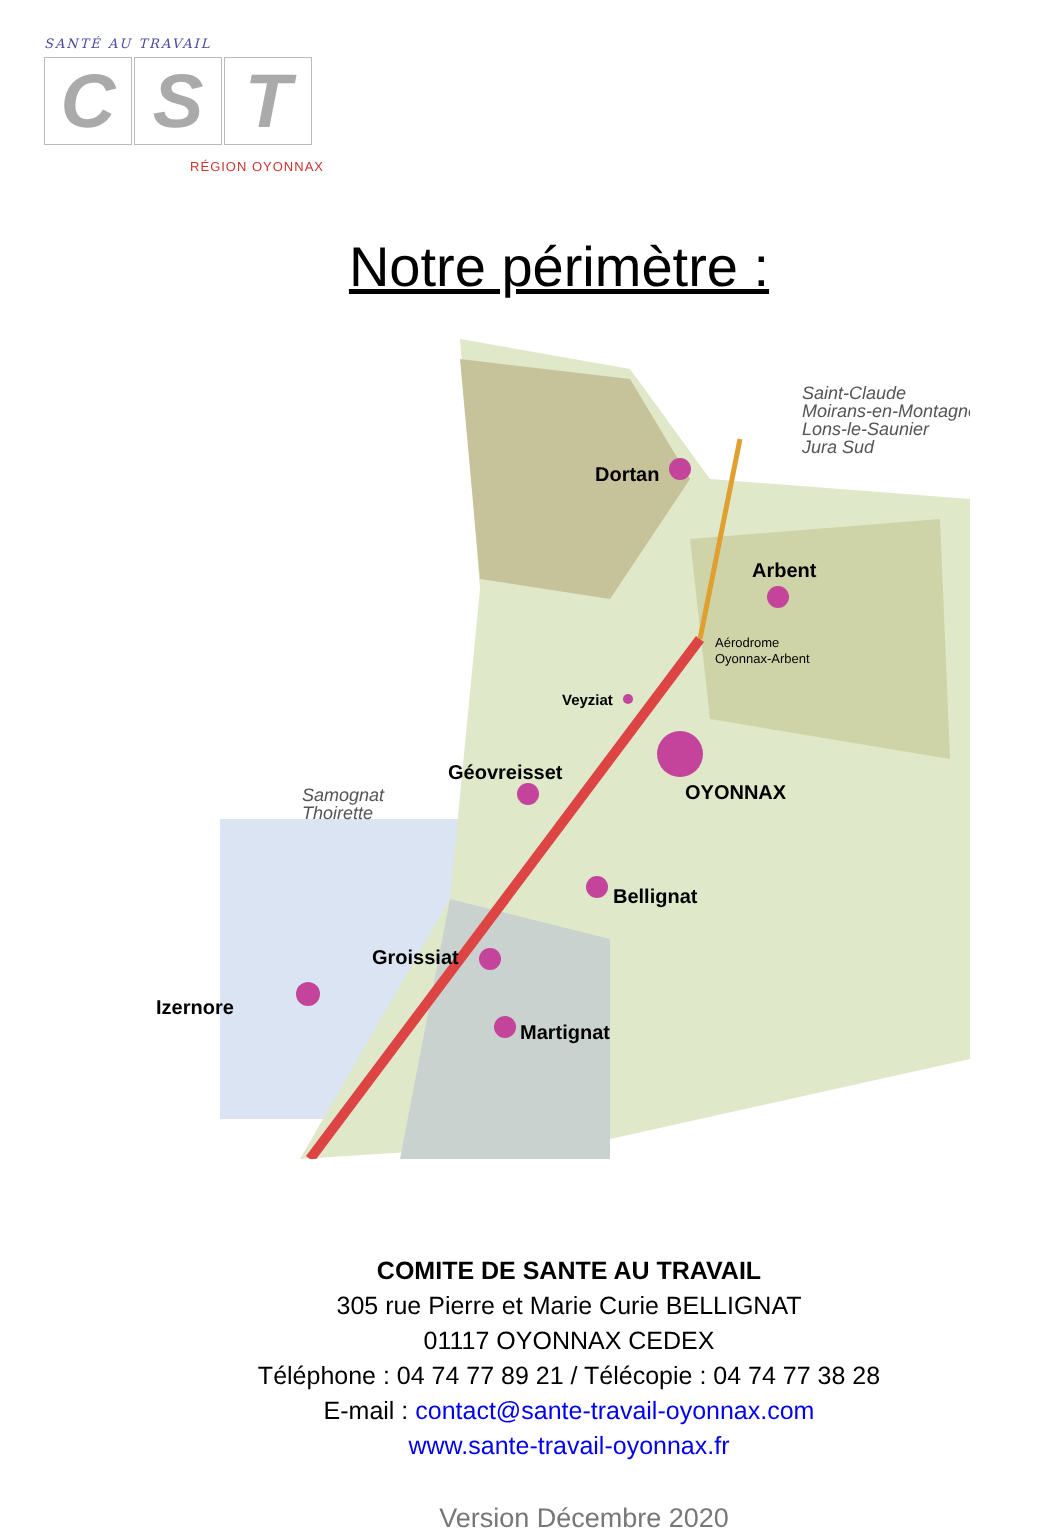SANTÉ AU TRAVAIL
C S T
RÉGION OYONNAX
Notre périmètre :
Dortan
Arbent
Veyziat
OYONNAX
Géovreisset
Bellignat
Groissiat
Izernore
Martignat
Aérodrome
Oyonnax-Arbent
Saint-Claude
Moirans-en-Montagne
Lons-le-Saunier
Jura Sud
Samognat
Thoirette
COMITE DE SANTE AU TRAVAIL
305 rue Pierre et Marie Curie BELLIGNAT
01117 OYONNAX CEDEX
Téléphone : 04 74 77 89 21 / Télécopie : 04 74 77 38 28
E-mail : contact@sante-travail-oyonnax.com
www.sante-travail-oyonnax.fr
Version Décembre 2020